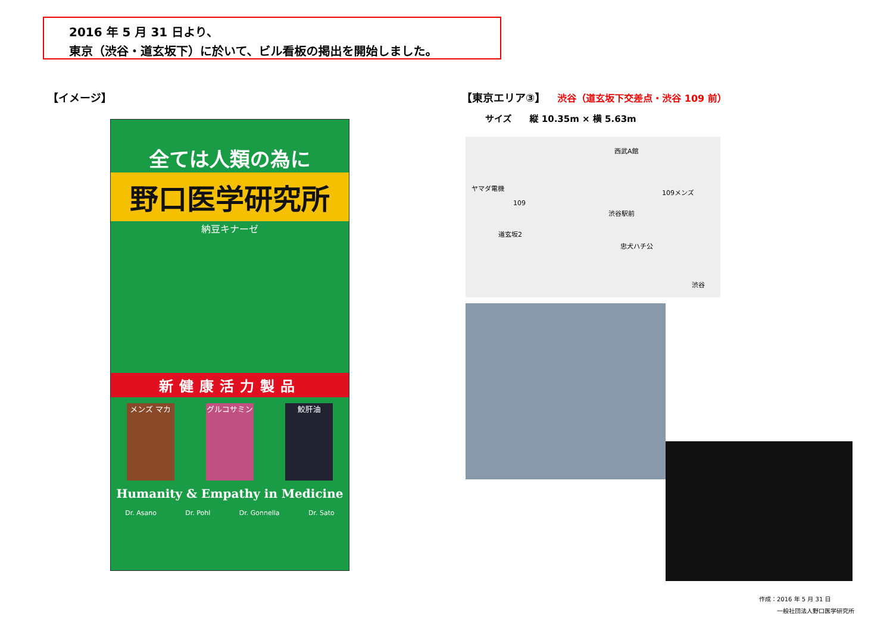2016 年 5 月 31 日より、
東京（渋谷・道玄坂下）に於いて、ビル看板の掲出を開始しました。
【イメージ】
【東京エリア③】 渋谷（道玄坂下交差点・渋谷 109 前）
サイズ　　縦 10.35m × 横 5.63m
全ては人類の為に
野口医学研究所
納豆キナーゼ
新健康活力製品
メンズ マカ グルコサミン 鮫肝油
Humanity & Empathy in Medicine
Dr. Asano Dr. Pohl Dr. Gonnella Dr. Sato
西武A館
109メンズ
109
ヤマダ電機
道玄坂2
渋谷駅前
忠犬ハチ公
渋谷
作成：2016 年 5 月 31 日
　　　一般社団法人野口医学研究所